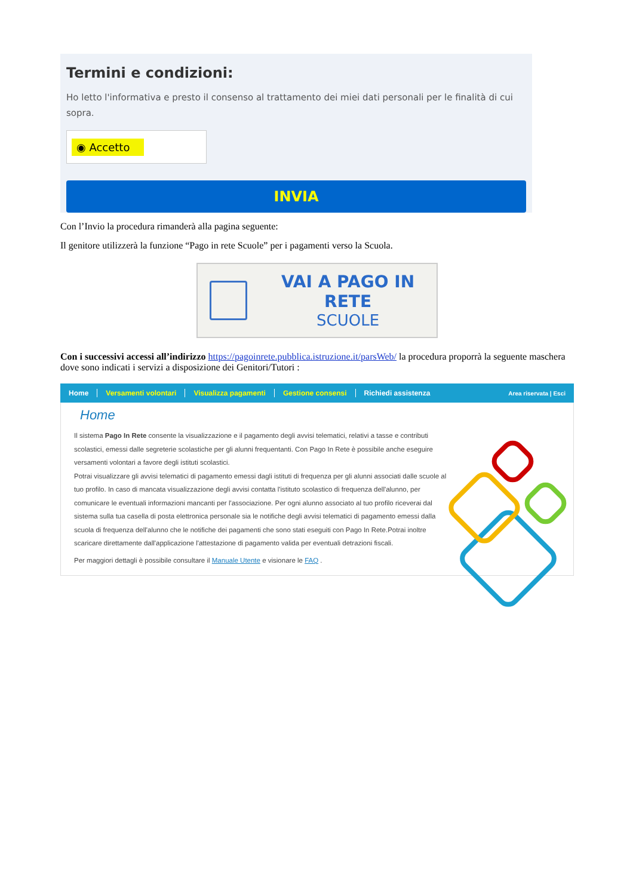Termini e condizioni:
Ho letto l'informativa e presto il consenso al trattamento dei miei dati personali per le finalità di cui sopra.
◉ Accetto
INVIA
Con l’Invio la procedura rimanderà alla pagina seguente:
Il genitore utilizzerà la funzione “Pago in rete Scuole” per i pagamenti verso la Scuola.
VAI A PAGO IN RETE
SCUOLE
Con i successivi accessi all’indirizzo https://pagoinrete.pubblica.istruzione.it/parsWeb/ la procedura proporrà la seguente maschera dove sono indicati i servizi a disposizione dei Genitori/Tutori :
Home Versamenti volontari Visualizza pagamenti Gestione consensi Richiedi assistenza Area riservata | Esci
Home
Il sistema Pago In Rete consente la visualizzazione e il pagamento degli avvisi telematici, relativi a tasse e contributi scolastici, emessi dalle segreterie scolastiche per gli alunni frequentanti. Con Pago In Rete è possibile anche eseguire versamenti volontari a favore degli istituti scolastici.
Potrai visualizzare gli avvisi telematici di pagamento emessi dagli istituti di frequenza per gli alunni associati dalle scuole al tuo profilo. In caso di mancata visualizzazione degli avvisi contatta l'istituto scolastico di frequenza dell'alunno, per comunicare le eventuali informazioni mancanti per l'associazione. Per ogni alunno associato al tuo profilo riceverai dal sistema sulla tua casella di posta elettronica personale sia le notifiche degli avvisi telematici di pagamento emessi dalla scuola di frequenza dell'alunno che le notifiche dei pagamenti che sono stati eseguiti con Pago In Rete.Potrai inoltre scaricare direttamente dall'applicazione l'attestazione di pagamento valida per eventuali detrazioni fiscali.
Per maggiori dettagli è possibile consultare il Manuale Utente e visionare le FAQ .